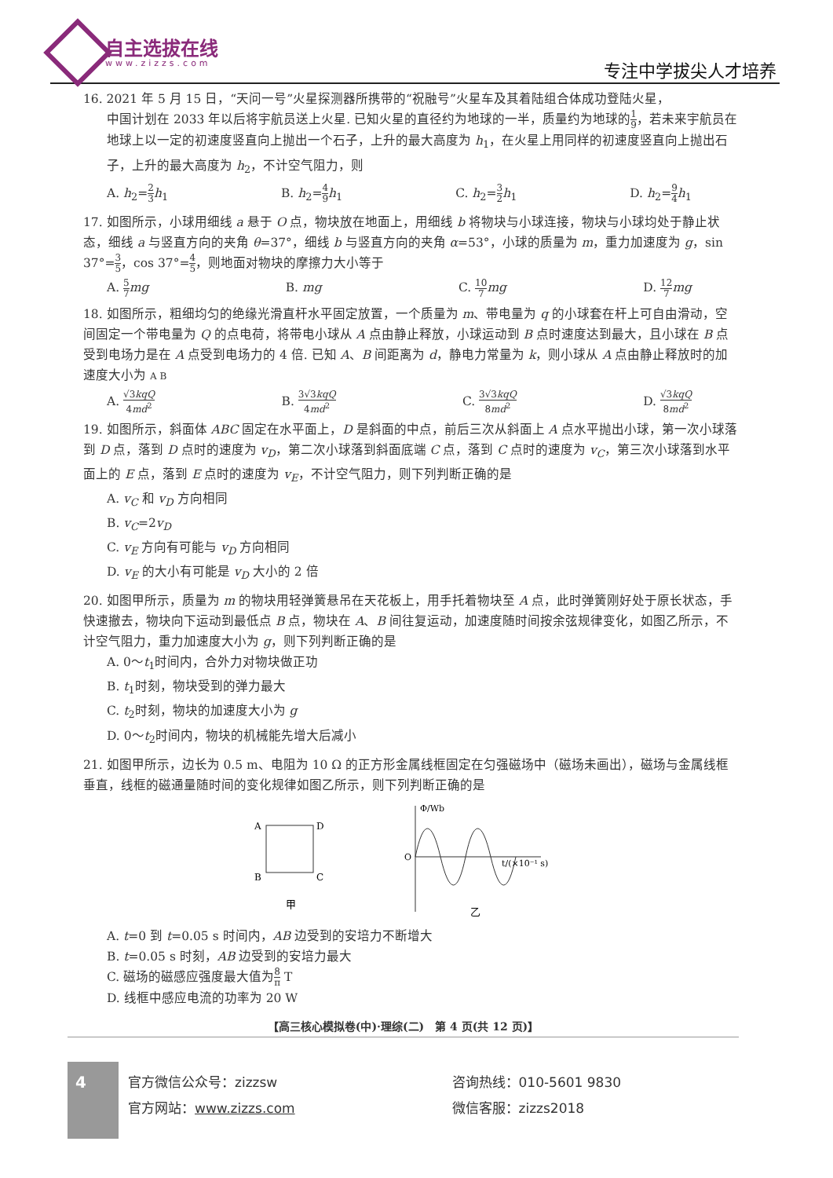自主选拔在线
www.zizzs.com 专注中学拔尖人才培养
16. 2021 年 5 月 15 日，“天问一号”火星探测器所携带的“祝融号”火星车及其着陆组合体成功登陆火星，
中国计划在 2033 年以后将宇航员送上火星. 已知火星的直径约为地球的一半，质量约为地球的1 9，若未来宇航员在地球上以一定的初速度竖直向上抛出一个石子，上升的最大高度为 h<sub>1</sub>，在火星上用同样的初速度竖直向上抛出石子，上升的最大高度为 h<sub>2</sub>，不计空气阻力，则
A. h<sub>2</sub>=2 3 h<sub>1</sub> B. h<sub>2</sub>=4 9 h<sub>1</sub> C. h<sub>2</sub>=3 2 h<sub>1</sub> D. h<sub>2</sub>=9 4 h<sub>1</sub>
17. 如图所示，小球用细线 a 悬于 O 点，物块放在地面上，用细线 b 将物块与小球连接，物块与小球均处于静止状态，细线 a 与竖直方向的夹角 θ=37°，细线 b 与竖直方向的夹角 α=53°，小球的质量为 m，重力加速度为 g，sin 37°=3 5，cos 37°=4 5，则地面对物块的摩擦力大小等于
A. 5 7 mg B. mg C. 10 7 mg D. 12 7 mg
18. 如图所示，粗细均匀的绝缘光滑直杆水平固定放置，一个质量为 m、带电量为 q 的小球套在杆上可自由滑动，空间固定一个带电量为 Q 的点电荷，将带电小球从 A 点由静止释放，小球运动到 B 点时速度达到最大，且小球在 B 点受到电场力是在 A 点受到电场力的 4 倍. 已知 A、B 间距离为 d，静电力常量为 k，则小球从 A 点由静止释放时的加速度大小为 A B
A. √3kqQ 4md<sup>2</sup> B. 3√3kqQ 4md<sup>2</sup> C. 3√3kqQ 8md<sup>2</sup> D. √3kqQ 8md<sup>2</sup>
19. 如图所示，斜面体 ABC 固定在水平面上，D 是斜面的中点，前后三次从斜面上 A 点水平抛出小球，第一次小球落到 D 点，落到 D 点时的速度为 v<sub>D</sub>，第二次小球落到斜面底端 C 点，落到 C 点时的速度为 v<sub>C</sub>，第三次小球落到水平面上的 E 点，落到 E 点时的速度为 v<sub>E</sub>，不计空气阻力，则下列判断正确的是
A. v<sub>C</sub> 和 v<sub>D</sub> 方向相同
B. v<sub>C</sub>=2v<sub>D</sub>
C. v<sub>E</sub> 方向有可能与 v<sub>D</sub> 方向相同
D. v<sub>E</sub> 的大小有可能是 v<sub>D</sub> 大小的 2 倍
20. 如图甲所示，质量为 m 的物块用轻弹簧悬吊在天花板上，用手托着物块至 A 点，此时弹簧刚好处于原长状态，手快速撤去，物块向下运动到最低点 B 点，物块在 A、B 间往复运动，加速度随时间按余弦规律变化，如图乙所示，不计空气阻力，重力加速度大小为 g，则下列判断正确的是
A. 0～t<sub>1</sub>时间内，合外力对物块做正功
B. t<sub>1</sub>时刻，物块受到的弹力最大
C. t<sub>2</sub>时刻，物块的加速度大小为 g
D. 0～t<sub>2</sub>时间内，物块的机械能先增大后减小
21. 如图甲所示，边长为 0.5 m、电阻为 10 Ω 的正方形金属线框固定在匀强磁场中（磁场未画出），磁场与金属线框垂直，线框的磁通量随时间的变化规律如图乙所示，则下列判断正确的是
A
D
B
C
甲
Φ/Wb
O
t/(×10⁻¹ s)
乙
A. t=0 到 t=0.05 s 时间内，AB 边受到的安培力不断增大
B. t=0.05 s 时刻，AB 边受到的安培力最大
C. 磁场的磁感应强度最大值为8 π T
D. 线框中感应电流的功率为 20 W
【高三核心模拟卷(中)·理综(二)　第 4 页(共 12 页)】
4
官方微信公众号：zizzsw
官方网站：www.zizzs.com
咨询热线：010-5601 9830
微信客服：zizzs2018